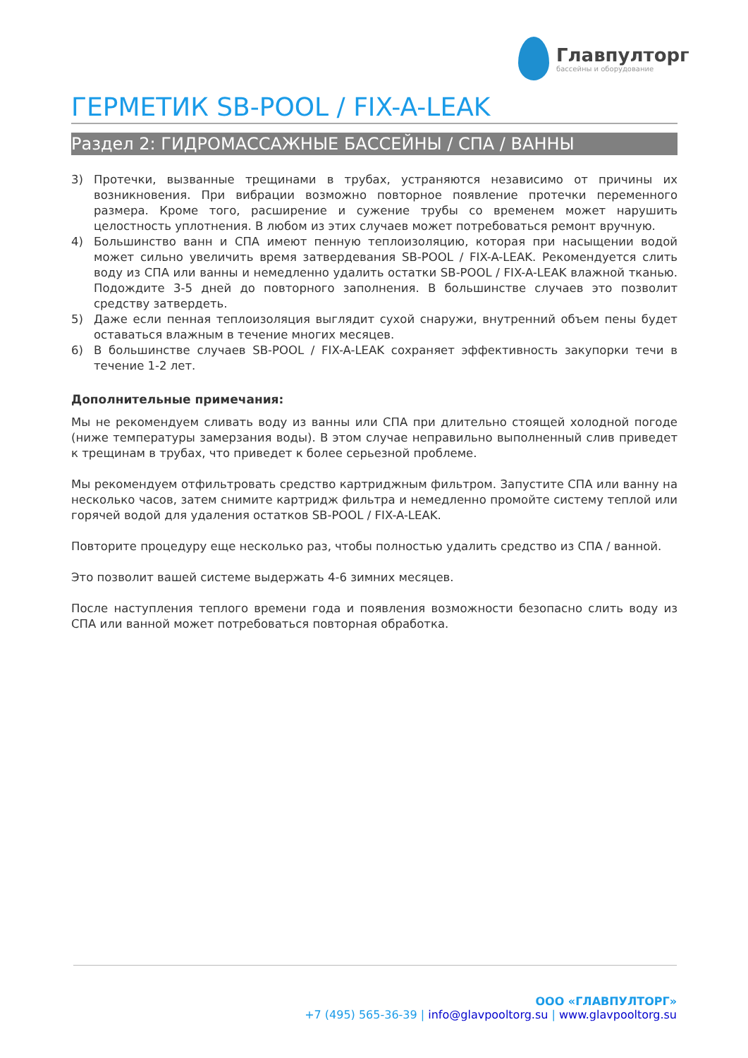Главпулторг
бассейны и оборудование
ГЕРМЕТИК SB-POOL / FIX-A-LEAK
Раздел 2: ГИДРОМАССАЖНЫЕ БАССЕЙНЫ / СПА / ВАННЫ
3) Протечки, вызванные трещинами в трубах, устраняются независимо от причины их возникновения. При вибрации возможно повторное появление протечки переменного размера. Кроме того, расширение и сужение трубы со временем может нарушить целостность уплотнения. В любом из этих случаев может потребоваться ремонт вручную.
4) Большинство ванн и СПА имеют пенную теплоизоляцию, которая при насыщении водой может сильно увеличить время затвердевания SB-POOL / FIX-A-LEAK. Рекомендуется слить воду из СПА или ванны и немедленно удалить остатки SB-POOL / FIX-A-LEAK влажной тканью. Подождите 3-5 дней до повторного заполнения. В большинстве случаев это позволит средству затвердеть.
5) Даже если пенная теплоизоляция выглядит сухой снаружи, внутренний объем пены будет оставаться влажным в течение многих месяцев.
6) В большинстве случаев SB-POOL / FIX-A-LEAK сохраняет эффективность закупорки течи в течение 1-2 лет.
Дополнительные примечания:
Мы не рекомендуем сливать воду из ванны или СПА при длительно стоящей холодной погоде (ниже температуры замерзания воды). В этом случае неправильно выполненный слив приведет к трещинам в трубах, что приведет к более серьезной проблеме.
Мы рекомендуем отфильтровать средство картриджным фильтром. Запустите СПА или ванну на несколько часов, затем снимите картридж фильтра и немедленно промойте систему теплой или горячей водой для удаления остатков SB-POOL / FIX-A-LEAK.
Повторите процедуру еще несколько раз, чтобы полностью удалить средство из СПА / ванной.
Это позволит вашей системе выдержать 4-6 зимних месяцев.
После наступления теплого времени года и появления возможности безопасно слить воду из СПА или ванной может потребоваться повторная обработка.
ООО «ГЛАВПУЛТОРГ»
+7 (495) 565-36-39 | info@glavpooltorg.su | www.glavpooltorg.su